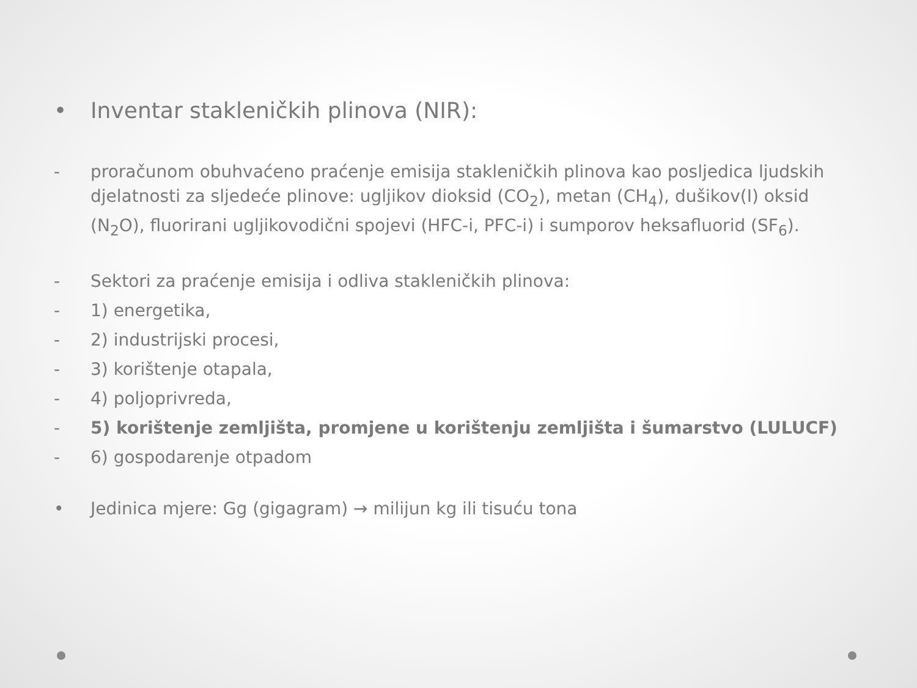• Inventar stakleničkih plinova (NIR):
- proračunom obuhvaćeno praćenje emisija stakleničkih plinova kao posljedica ljudskih djelatnosti za sljedeće plinove: ugljikov dioksid (CO<sub>2</sub>), metan (CH<sub>4</sub>), dušikov(I) oksid (N<sub>2</sub>O), fluorirani ugljikovodični spojevi (HFC-i, PFC-i) i sumporov heksafluorid (SF<sub>6</sub>).
- Sektori za praćenje emisija i odliva stakleničkih plinova:
- 1) energetika,
- 2) industrijski procesi,
- 3) korištenje otapala,
- 4) poljoprivreda,
- 5) korištenje zemljišta, promjene u korištenju zemljišta i šumarstvo (LULUCF)
- 6) gospodarenje otpadom
• Jedinica mjere: Gg (gigagram) → milijun kg ili tisuću tona